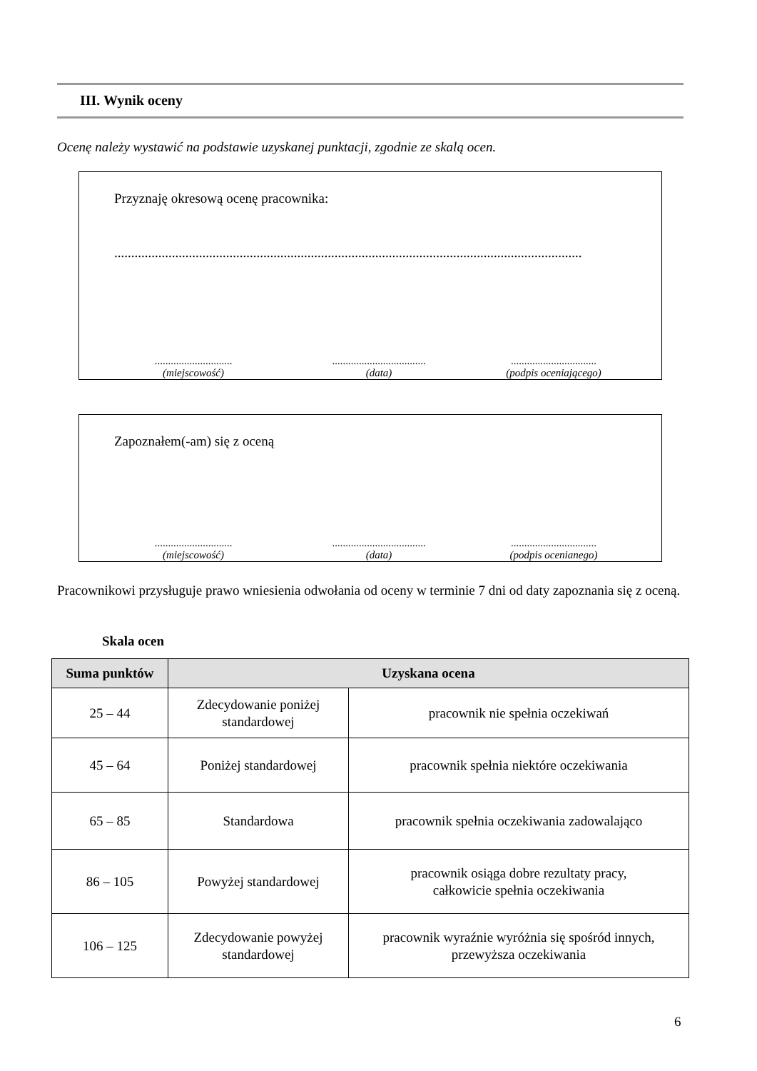III. Wynik oceny
Ocenę należy wystawić na podstawie uzyskanej punktacji, zgodnie ze skalą ocen.
Przyznaję okresową ocenę pracownika:
..........................................................................................................................................
.............................
(miejscowość)
...................................
(data)
................................
(podpis oceniającego)
Zapoznałem(-am) się z oceną
.............................
(miejscowość)
...................................
(data)
................................
(podpis ocenianego)
Pracownikowi przysługuje prawo wniesienia odwołania od oceny w terminie 7 dni od daty zapoznania się z oceną.
Skala ocen
| Suma punktów | Uzyskana ocena | |
| --- | --- | --- |
| 25 – 44 | Zdecydowanie poniżej standardowej | pracownik nie spełnia oczekiwań |
| 45 – 64 | Poniżej standardowej | pracownik spełnia niektóre oczekiwania |
| 65 – 85 | Standardowa | pracownik spełnia oczekiwania zadowalająco |
| 86 – 105 | Powyżej standardowej | pracownik osiąga dobre rezultaty pracy, całkowicie spełnia oczekiwania |
| 106 – 125 | Zdecydowanie powyżej standardowej | pracownik wyraźnie wyróżnia się spośród innych, przewyższa oczekiwania |
6